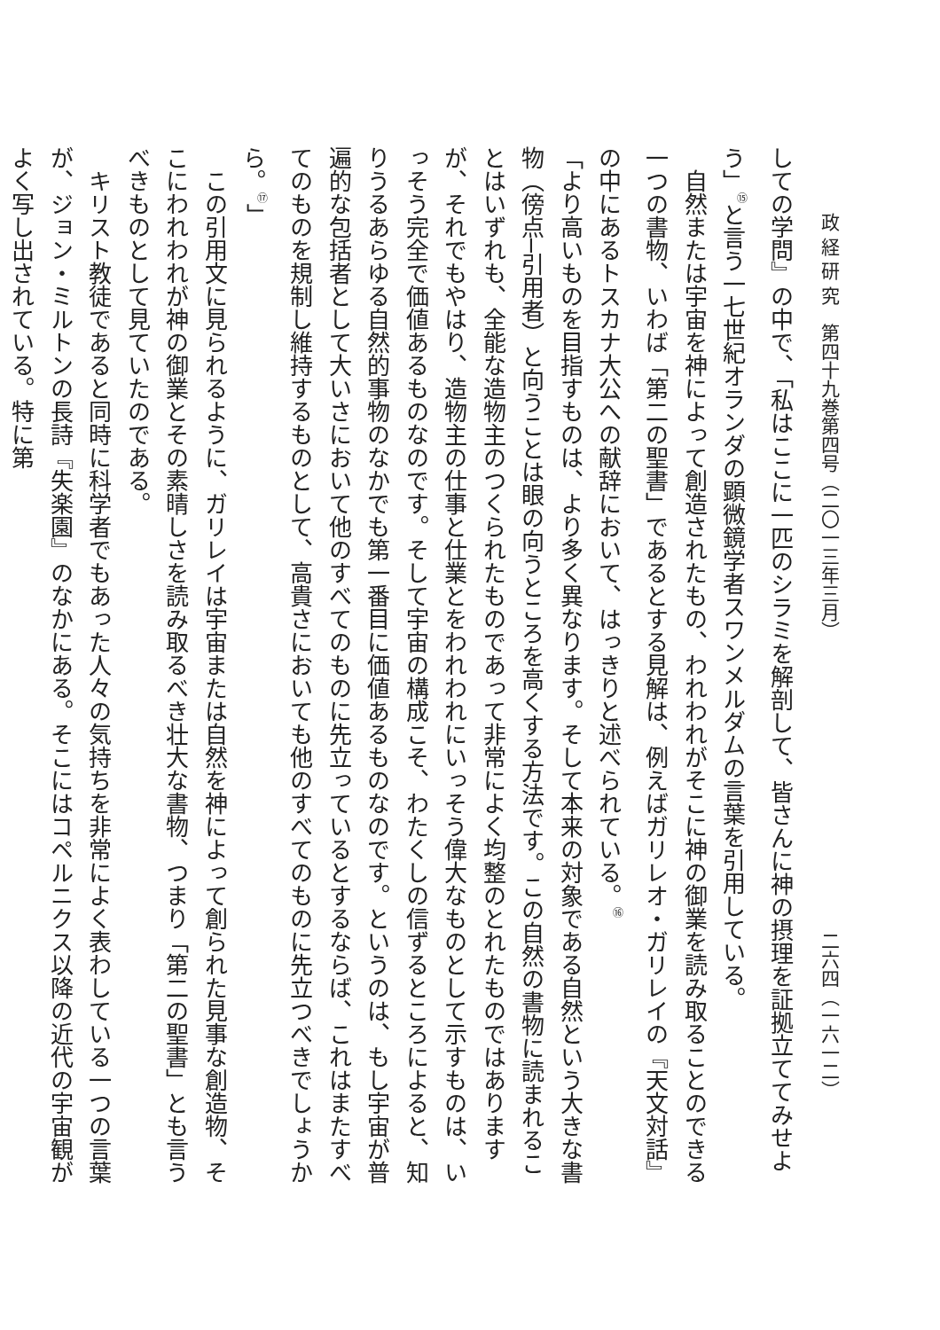政 経 研 究　第四十九巻第四号（二〇一三年三月） 二六四（一六一二）
しての学問』の中で、「私はここに一匹のシラミを解剖して、皆さんに神の摂理を証拠立ててみせよう」<sup>⑮</sup>と言う一七世紀オランダの顕微鏡学者スワンメルダムの言葉を引用している。
　自然または宇宙を神によって創造されたもの、われわれがそこに神の御業を読み取ることのできる一つの書物、いわば「第二の聖書」であるとする見解は、例えばガリレオ・ガリレイの『天文対話』の中にあるトスカナ大公への献辞において、はっきりと述べられている。<sup>⑯</sup>
「より高いものを目指すものは、より多く異なります。そして本来の対象である自然という大きな書物（傍点─引用者）と向うことは眼の向うところを高くする方法です。この自然の書物に読まれることはいずれも、全能な造物主のつくられたものであって非常によく均整のとれたものではありますが、それでもやはり、造物主の仕事と仕業とをわれわれにいっそう偉大なものとして示すものは、いっそう完全で価値あるものなのです。そして宇宙の構成こそ、わたくしの信ずるところによると、知りうるあらゆる自然的事物のなかでも第一番目に価値あるものなのです。というのは、もし宇宙が普遍的な包括者として大いさにおいて他のすべてのものに先立っているとするならば、これはまたすべてのものを規制し維持するものとして、高貴さにおいても他のすべてのものに先立つべきでしょうから。<sup>⑰</sup>」
　この引用文に見られるように、ガリレイは宇宙または自然を神によって創られた見事な創造物、そこにわれわれが神の御業とその素晴しさを読み取るべき壮大な書物、つまり「第二の聖書」とも言うべきものとして見ていたのである。
　キリスト教徒であると同時に科学者でもあった人々の気持ちを非常によく表わしている一つの言葉が、ジョン・ミルトンの長詩『失楽園』のなかにある。そこにはコペルニクス以降の近代の宇宙観がよく写し出されている。特に第